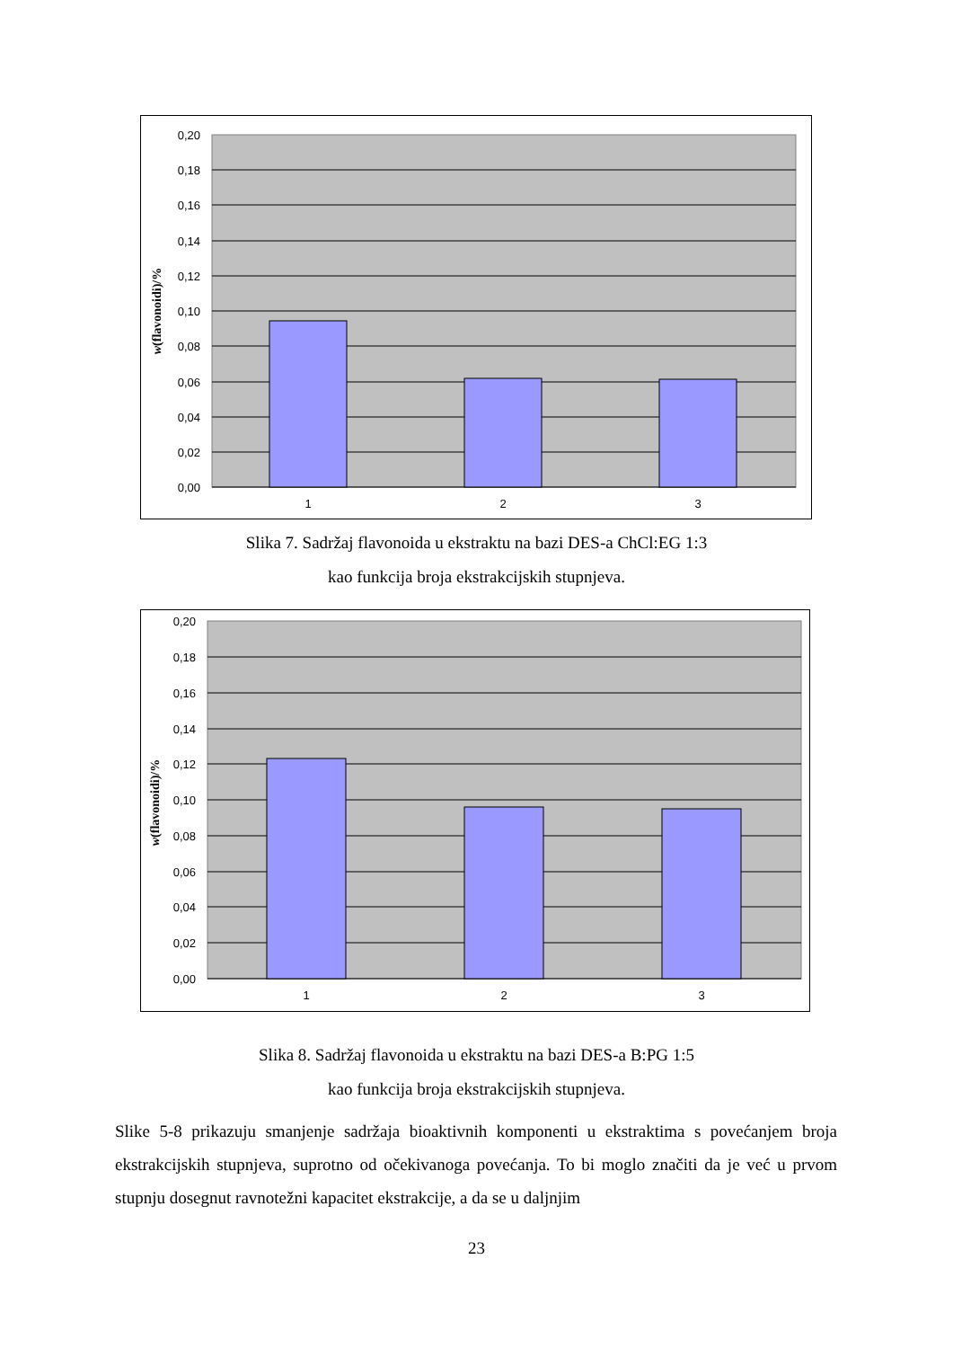0,20
0,18
0,16
0,14
0,12
0,10
0,08
0,06
0,04
0,02
0,00
1
2
3
w(flavonoidi)/%
Slika 7. Sadržaj flavonoida u ekstraktu na bazi DES-a ChCl:EG 1:3
kao funkcija broja ekstrakcijskih stupnjeva.
0,20
0,18
0,16
0,14
0,12
0,10
0,08
0,06
0,04
0,02
0,00
1
2
3
w(flavonoidi)/%
Slika 8. Sadržaj flavonoida u ekstraktu na bazi DES-a B:PG 1:5
kao funkcija broja ekstrakcijskih stupnjeva.
Slike 5-8 prikazuju smanjenje sadržaja bioaktivnih komponenti u ekstraktima s povećanjem broja ekstrakcijskih stupnjeva, suprotno od očekivanoga povećanja. To bi moglo značiti da je već u prvom stupnju dosegnut ravnotežni kapacitet ekstrakcije, a da se u daljnjim
23